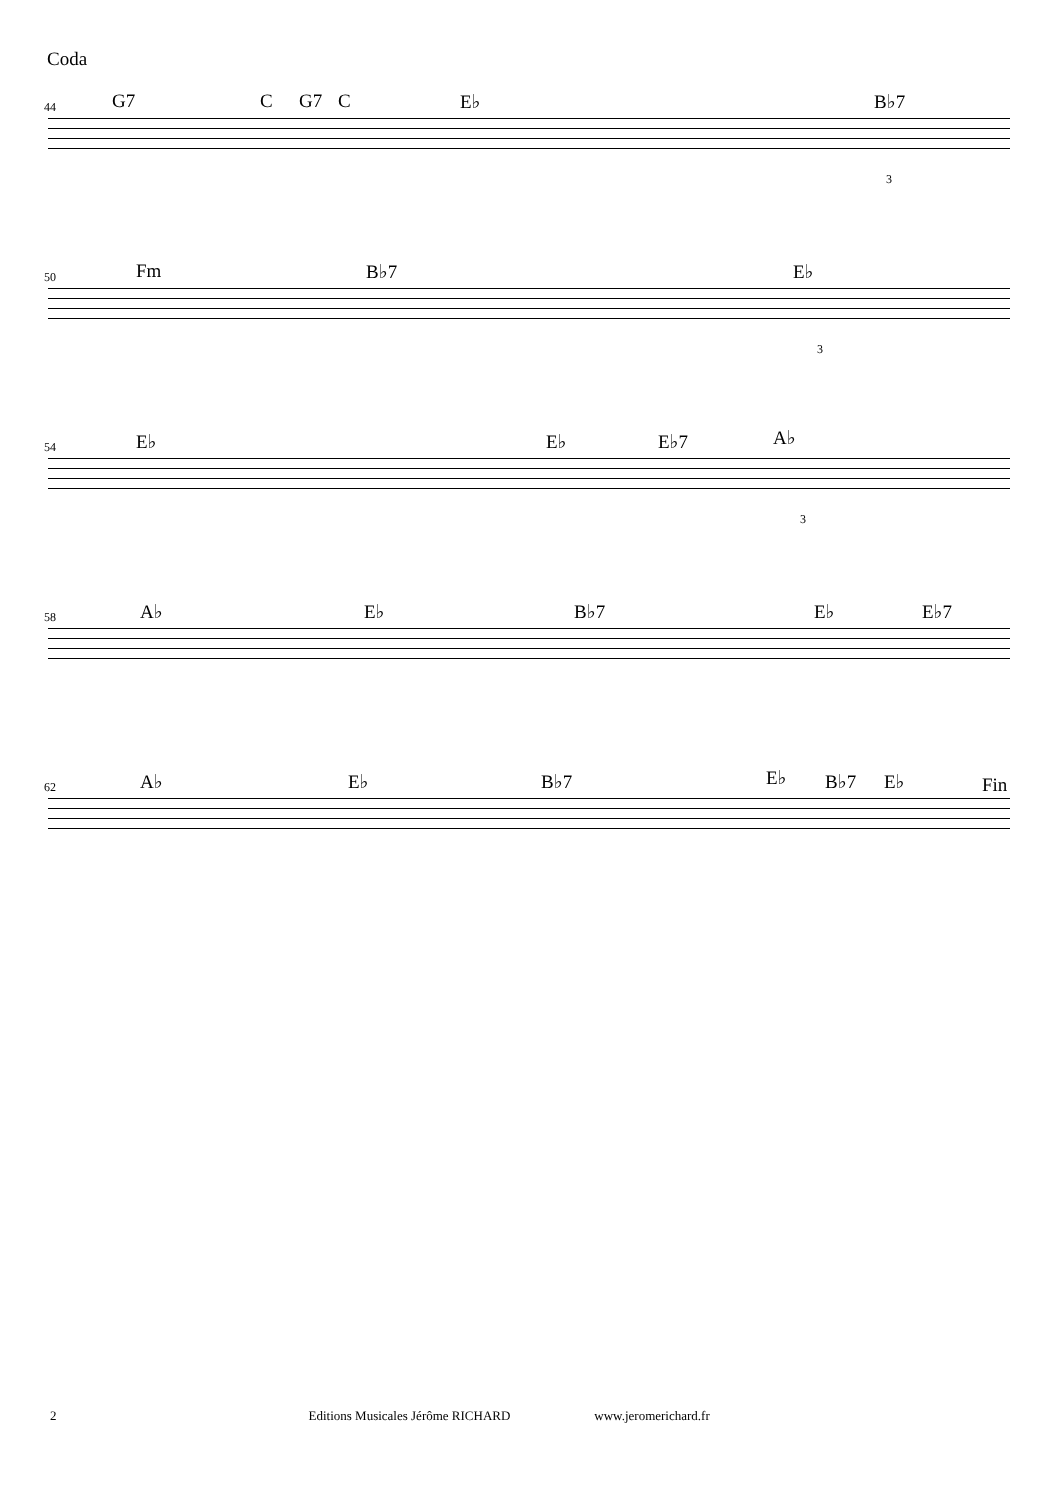Coda
44 G7 C G7 C E♭ B♭7
3
50 Fm B♭7 E♭
3
54 E♭ E♭ E♭7 A♭
3
58 A♭ E♭ B♭7 E♭ E♭7
62 A♭ E♭ B♭7 E♭ B♭7 E♭ Fin
2 Editions Musicales Jérôme RICHARD www.jeromerichard.fr